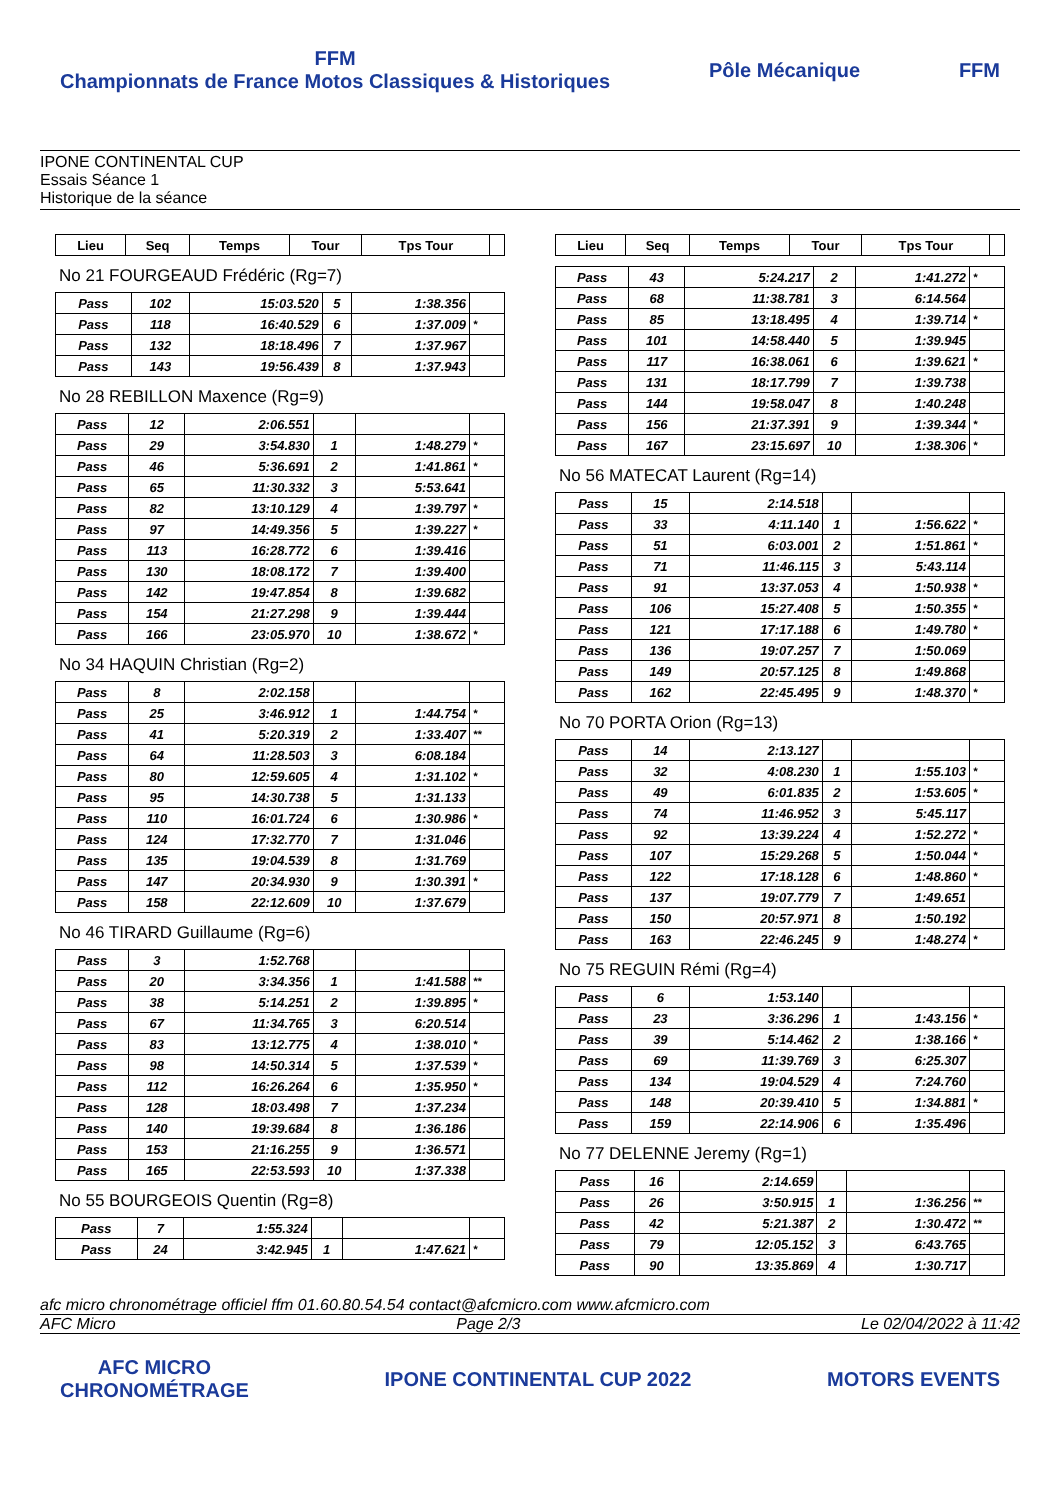FFM
Championnats de France Motos Classiques & Historiques
Pôle Mécanique FFM
IPONE CONTINENTAL CUP
Essais Séance 1
Historique de la séance
| Lieu | Seq | Temps | Tour | Tps Tour | |
| --- | --- | --- | --- | --- | --- |
No 21 FOURGEAUD Frédéric (Rg=7)
| Pass | 102 | 15:03.520 | 5 | 1:38.356 | |
| Pass | 118 | 16:40.529 | 6 | 1:37.009 | * |
| Pass | 132 | 18:18.496 | 7 | 1:37.967 | |
| Pass | 143 | 19:56.439 | 8 | 1:37.943 | |
No 28 REBILLON Maxence (Rg=9)
| Pass | 12 | 2:06.551 | | | |
| Pass | 29 | 3:54.830 | 1 | 1:48.279 | * |
| Pass | 46 | 5:36.691 | 2 | 1:41.861 | * |
| Pass | 65 | 11:30.332 | 3 | 5:53.641 | |
| Pass | 82 | 13:10.129 | 4 | 1:39.797 | * |
| Pass | 97 | 14:49.356 | 5 | 1:39.227 | * |
| Pass | 113 | 16:28.772 | 6 | 1:39.416 | |
| Pass | 130 | 18:08.172 | 7 | 1:39.400 | |
| Pass | 142 | 19:47.854 | 8 | 1:39.682 | |
| Pass | 154 | 21:27.298 | 9 | 1:39.444 | |
| Pass | 166 | 23:05.970 | 10 | 1:38.672 | * |
No 34 HAQUIN Christian (Rg=2)
| Pass | 8 | 2:02.158 | | | |
| Pass | 25 | 3:46.912 | 1 | 1:44.754 | * |
| Pass | 41 | 5:20.319 | 2 | 1:33.407 | ** |
| Pass | 64 | 11:28.503 | 3 | 6:08.184 | |
| Pass | 80 | 12:59.605 | 4 | 1:31.102 | * |
| Pass | 95 | 14:30.738 | 5 | 1:31.133 | |
| Pass | 110 | 16:01.724 | 6 | 1:30.986 | * |
| Pass | 124 | 17:32.770 | 7 | 1:31.046 | |
| Pass | 135 | 19:04.539 | 8 | 1:31.769 | |
| Pass | 147 | 20:34.930 | 9 | 1:30.391 | * |
| Pass | 158 | 22:12.609 | 10 | 1:37.679 | |
No 46 TIRARD Guillaume (Rg=6)
| Pass | 3 | 1:52.768 | | | |
| Pass | 20 | 3:34.356 | 1 | 1:41.588 | ** |
| Pass | 38 | 5:14.251 | 2 | 1:39.895 | * |
| Pass | 67 | 11:34.765 | 3 | 6:20.514 | |
| Pass | 83 | 13:12.775 | 4 | 1:38.010 | * |
| Pass | 98 | 14:50.314 | 5 | 1:37.539 | * |
| Pass | 112 | 16:26.264 | 6 | 1:35.950 | * |
| Pass | 128 | 18:03.498 | 7 | 1:37.234 | |
| Pass | 140 | 19:39.684 | 8 | 1:36.186 | |
| Pass | 153 | 21:16.255 | 9 | 1:36.571 | |
| Pass | 165 | 22:53.593 | 10 | 1:37.338 | |
No 55 BOURGEOIS Quentin (Rg=8)
| Pass | 7 | 1:55.324 | | | |
| Pass | 24 | 3:42.945 | 1 | 1:47.621 | * |
| Lieu | Seq | Temps | Tour | Tps Tour | |
| --- | --- | --- | --- | --- | --- |
| Pass | 43 | 5:24.217 | 2 | 1:41.272 | * |
| Pass | 68 | 11:38.781 | 3 | 6:14.564 | |
| Pass | 85 | 13:18.495 | 4 | 1:39.714 | * |
| Pass | 101 | 14:58.440 | 5 | 1:39.945 | |
| Pass | 117 | 16:38.061 | 6 | 1:39.621 | * |
| Pass | 131 | 18:17.799 | 7 | 1:39.738 | |
| Pass | 144 | 19:58.047 | 8 | 1:40.248 | |
| Pass | 156 | 21:37.391 | 9 | 1:39.344 | * |
| Pass | 167 | 23:15.697 | 10 | 1:38.306 | * |
No 56 MATECAT Laurent (Rg=14)
| Pass | 15 | 2:14.518 | | | |
| Pass | 33 | 4:11.140 | 1 | 1:56.622 | * |
| Pass | 51 | 6:03.001 | 2 | 1:51.861 | * |
| Pass | 71 | 11:46.115 | 3 | 5:43.114 | |
| Pass | 91 | 13:37.053 | 4 | 1:50.938 | * |
| Pass | 106 | 15:27.408 | 5 | 1:50.355 | * |
| Pass | 121 | 17:17.188 | 6 | 1:49.780 | * |
| Pass | 136 | 19:07.257 | 7 | 1:50.069 | |
| Pass | 149 | 20:57.125 | 8 | 1:49.868 | |
| Pass | 162 | 22:45.495 | 9 | 1:48.370 | * |
No 70 PORTA Orion (Rg=13)
| Pass | 14 | 2:13.127 | | | |
| Pass | 32 | 4:08.230 | 1 | 1:55.103 | * |
| Pass | 49 | 6:01.835 | 2 | 1:53.605 | * |
| Pass | 74 | 11:46.952 | 3 | 5:45.117 | |
| Pass | 92 | 13:39.224 | 4 | 1:52.272 | * |
| Pass | 107 | 15:29.268 | 5 | 1:50.044 | * |
| Pass | 122 | 17:18.128 | 6 | 1:48.860 | * |
| Pass | 137 | 19:07.779 | 7 | 1:49.651 | |
| Pass | 150 | 20:57.971 | 8 | 1:50.192 | |
| Pass | 163 | 22:46.245 | 9 | 1:48.274 | * |
No 75 REGUIN Rémi (Rg=4)
| Pass | 6 | 1:53.140 | | | |
| Pass | 23 | 3:36.296 | 1 | 1:43.156 | * |
| Pass | 39 | 5:14.462 | 2 | 1:38.166 | * |
| Pass | 69 | 11:39.769 | 3 | 6:25.307 | |
| Pass | 134 | 19:04.529 | 4 | 7:24.760 | |
| Pass | 148 | 20:39.410 | 5 | 1:34.881 | * |
| Pass | 159 | 22:14.906 | 6 | 1:35.496 | |
No 77 DELENNE Jeremy (Rg=1)
| Pass | 16 | 2:14.659 | | | |
| Pass | 26 | 3:50.915 | 1 | 1:36.256 | ** |
| Pass | 42 | 5:21.387 | 2 | 1:30.472 | ** |
| Pass | 79 | 12:05.152 | 3 | 6:43.765 | |
| Pass | 90 | 13:35.869 | 4 | 1:30.717 | |
afc micro chronométrage officiel ffm 01.60.80.54.54 contact@afcmicro.com www.afcmicro.com
AFC Micro Page 2/3 Le 02/04/2022 à 11:42
AFC MICRO
CHRONOMÉTRAGE
IPONE CONTINENTAL CUP 2022 MOTORS EVENTS